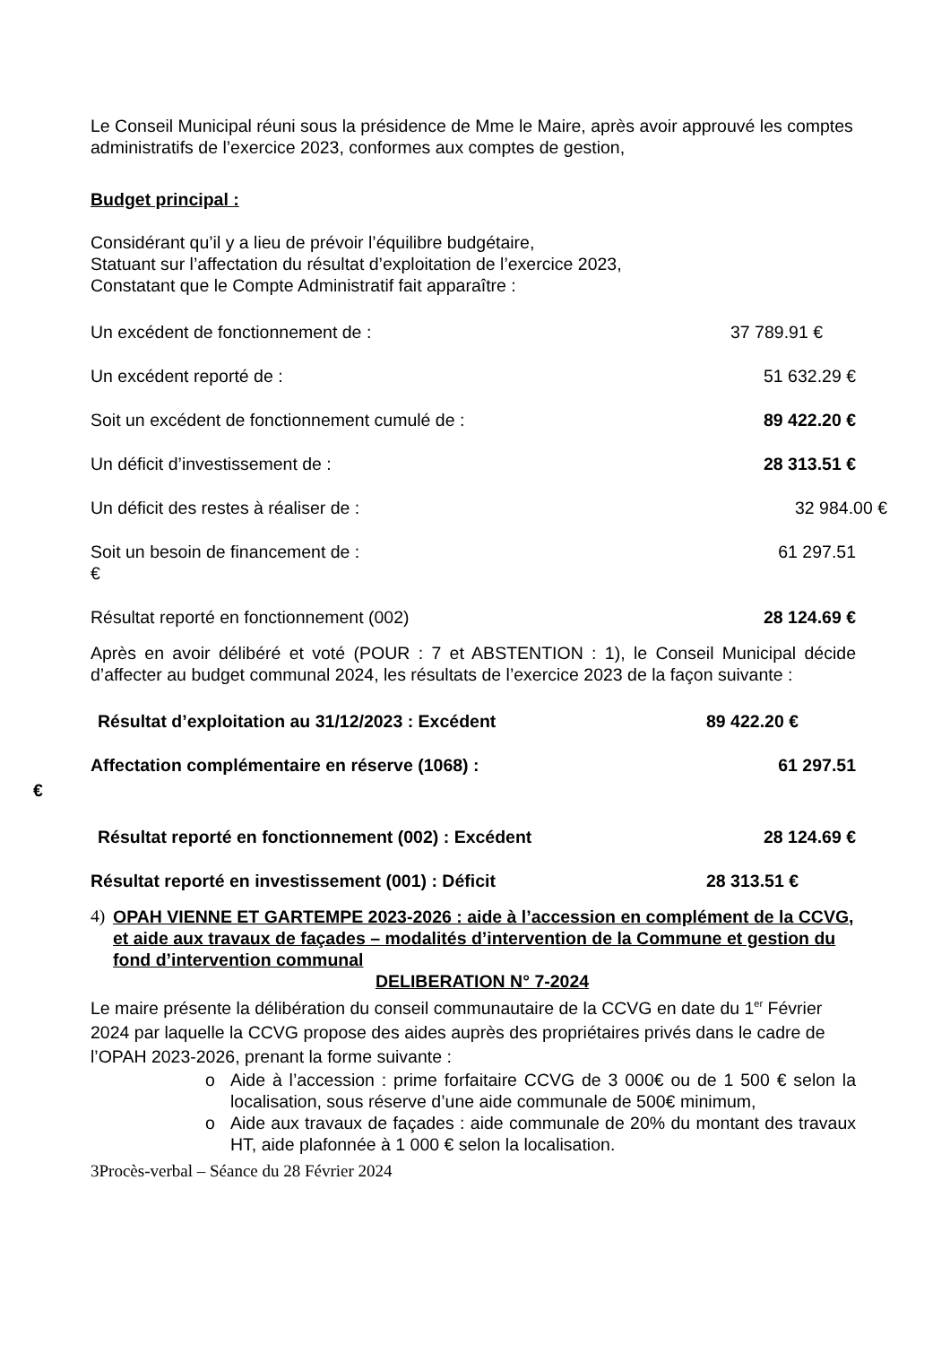Le Conseil Municipal réuni sous la présidence de Mme le Maire, après avoir approuvé les comptes administratifs de l’exercice 2023, conformes aux comptes de gestion,
Budget principal :
Considérant qu’il y a lieu de prévoir l’équilibre budgétaire,
Statuant sur l’affectation du résultat d’exploitation de l’exercice 2023,
Constatant que le Compte Administratif fait apparaître :
Un excédent de fonctionnement de : 37 789.91 €
Un excédent reporté de : 51 632.29 €
Soit un excédent de fonctionnement cumulé de : 89 422.20 €
Un déficit d’investissement de : 28 313.51 €
Un déficit des restes à réaliser de : 32 984.00 €
Soit un besoin de financement de : 61 297.51
€
Résultat reporté en fonctionnement (002) 28 124.69 €
Après en avoir délibéré et voté (POUR : 7 et ABSTENTION : 1), le Conseil Municipal décide d’affecter au budget communal 2024, les résultats de l’exercice 2023 de la façon suivante :
Résultat d’exploitation au 31/12/2023 : Excédent 89 422.20 €
Affectation complémentaire en réserve (1068) : 61 297.51
€
Résultat reporté en fonctionnement (002) : Excédent 28 124.69 €
Résultat reporté en investissement (001) : Déficit 28 313.51 €
4) OPAH VIENNE ET GARTEMPE 2023-2026 : aide à l’accession en complément de la CCVG, et aide aux travaux de façades – modalités d’intervention de la Commune et gestion du fond d’intervention communal
DELIBERATION N° 7-2024
Le maire présente la délibération du conseil communautaire de la CCVG en date du 1<sup>er</sup> Février 2024 par laquelle la CCVG propose des aides auprès des propriétaires privés dans le cadre de l’OPAH 2023-2026, prenant la forme suivante :
o Aide à l’accession : prime forfaitaire CCVG de 3 000€ ou de 1 500 € selon la localisation, sous réserve d’une aide communale de 500€ minimum,
o Aide aux travaux de façades : aide communale de 20% du montant des travaux HT, aide plafonnée à 1 000 € selon la localisation.
3Procès-verbal – Séance du 28 Février 2024